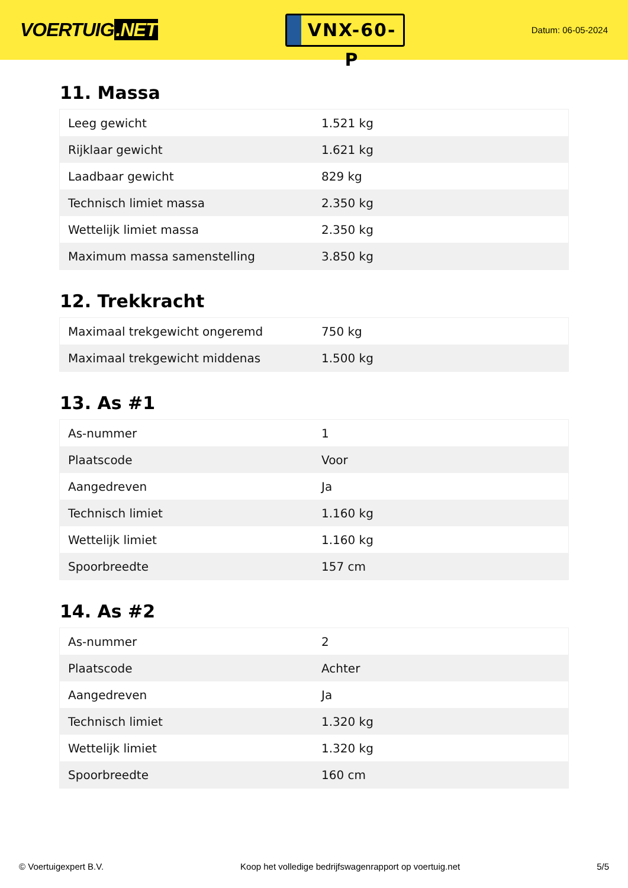VOERTUIG.NET
VNX-60-P
Datum: 06-05-2024
11. Massa
| Leeg gewicht | 1.521 kg |
| Rijklaar gewicht | 1.621 kg |
| Laadbaar gewicht | 829 kg |
| Technisch limiet massa | 2.350 kg |
| Wettelijk limiet massa | 2.350 kg |
| Maximum massa samenstelling | 3.850 kg |
12. Trekkracht
| Maximaal trekgewicht ongeremd | 750 kg |
| Maximaal trekgewicht middenas | 1.500 kg |
13. As #1
| As-nummer | 1 |
| Plaatscode | Voor |
| Aangedreven | Ja |
| Technisch limiet | 1.160 kg |
| Wettelijk limiet | 1.160 kg |
| Spoorbreedte | 157 cm |
14. As #2
| As-nummer | 2 |
| Plaatscode | Achter |
| Aangedreven | Ja |
| Technisch limiet | 1.320 kg |
| Wettelijk limiet | 1.320 kg |
| Spoorbreedte | 160 cm |
© Voertuigexpert B.V. Koop het volledige bedrijfswagenrapport op voertuig.net 5/5